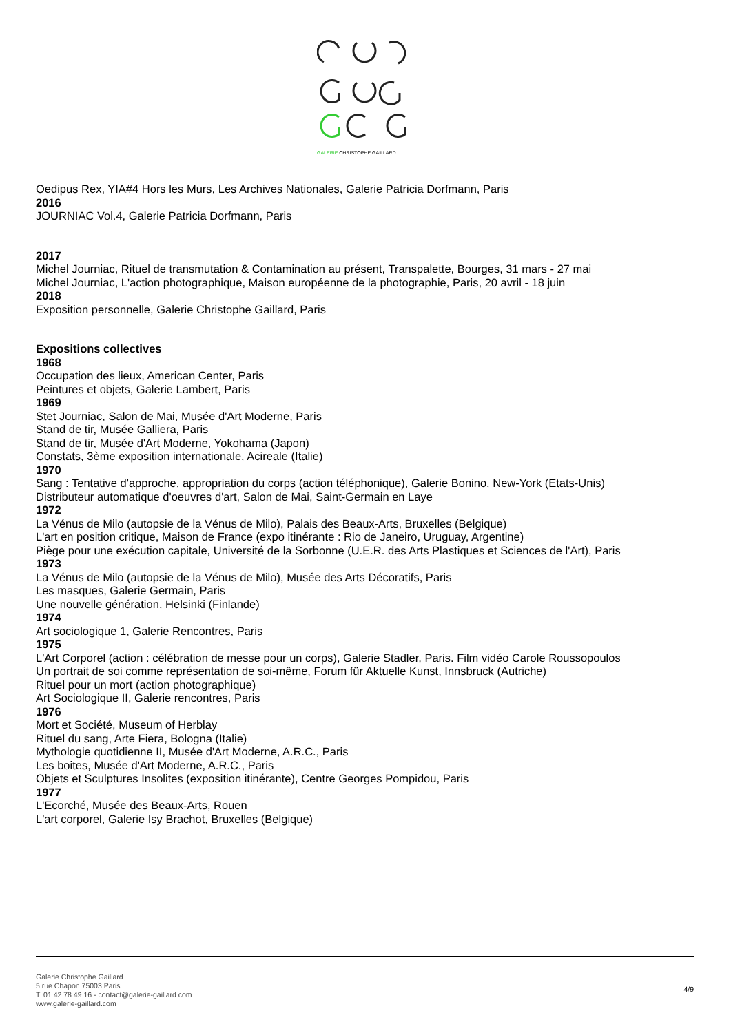GALERIE CHRISTOPHE GAILLARD
Oedipus Rex, YIA#4 Hors les Murs, Les Archives Nationales, Galerie Patricia Dorfmann, Paris
2016
JOURNIAC Vol.4, Galerie Patricia Dorfmann, Paris
2017
Michel Journiac, Rituel de transmutation & Contamination au présent, Transpalette, Bourges, 31 mars - 27 mai
Michel Journiac, L'action photographique, Maison européenne de la photographie, Paris, 20 avril - 18 juin
2018
Exposition personnelle, Galerie Christophe Gaillard, Paris
Expositions collectives
1968
Occupation des lieux, American Center, Paris
Peintures et objets, Galerie Lambert, Paris
1969
Stet Journiac, Salon de Mai, Musée d'Art Moderne, Paris
Stand de tir, Musée Galliera, Paris
Stand de tir, Musée d'Art Moderne, Yokohama (Japon)
Constats, 3ème exposition internationale, Acireale (Italie)
1970
Sang : Tentative d'approche, appropriation du corps (action téléphonique), Galerie Bonino, New-York (Etats-Unis)
Distributeur automatique d'oeuvres d'art, Salon de Mai, Saint-Germain en Laye
1972
La Vénus de Milo (autopsie de la Vénus de Milo), Palais des Beaux-Arts, Bruxelles (Belgique)
L'art en position critique, Maison de France (expo itinérante : Rio de Janeiro, Uruguay, Argentine)
Piège pour une exécution capitale, Université de la Sorbonne (U.E.R. des Arts Plastiques et Sciences de l'Art), Paris
1973
La Vénus de Milo (autopsie de la Vénus de Milo), Musée des Arts Décoratifs, Paris
Les masques, Galerie Germain, Paris
Une nouvelle génération, Helsinki (Finlande)
1974
Art sociologique 1, Galerie Rencontres, Paris
1975
L'Art Corporel (action : célébration de messe pour un corps), Galerie Stadler, Paris. Film vidéo Carole Roussopoulos
Un portrait de soi comme représentation de soi-même, Forum für Aktuelle Kunst, Innsbruck (Autriche)
Rituel pour un mort (action photographique)
Art Sociologique II, Galerie rencontres, Paris
1976
Mort et Société, Museum of Herblay
Rituel du sang, Arte Fiera, Bologna (Italie)
Mythologie quotidienne II, Musée d'Art Moderne, A.R.C., Paris
Les boites, Musée d'Art Moderne, A.R.C., Paris
Objets et Sculptures Insolites (exposition itinérante), Centre Georges Pompidou, Paris
1977
L'Ecorché, Musée des Beaux-Arts, Rouen
L'art corporel, Galerie Isy Brachot, Bruxelles (Belgique)
Galerie Christophe Gaillard
5 rue Chapon 75003 Paris
T. 01 42 78 49 16 - contact@galerie-gaillard.com
www.galerie-gaillard.com
4/9